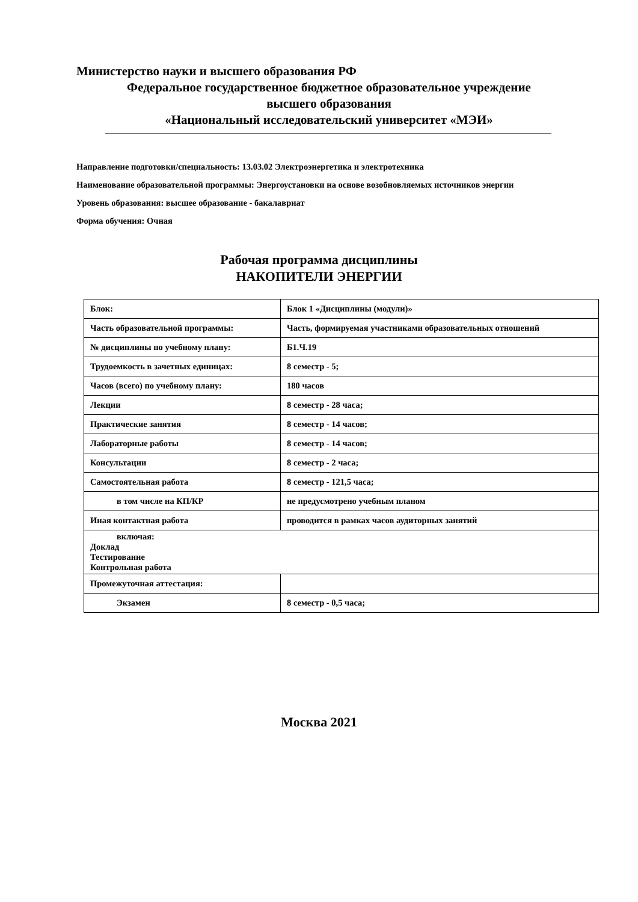Министерство науки и высшего образования РФ
Федеральное государственное бюджетное образовательное учреждение
высшего образования
«Национальный исследовательский университет «МЭИ»
Направление подготовки/специальность: 13.03.02 Электроэнергетика и электротехника
Наименование образовательной программы: Энергоустановки на основе возобновляемых источников энергии
Уровень образования: высшее образование - бакалавриат
Форма обучения: Очная
Рабочая программа дисциплины
НАКОПИТЕЛИ ЭНЕРГИИ
| Блок: | Блок 1 «Дисциплины (модули)» |
| Часть образовательной программы: | Часть, формируемая участниками образовательных отношений |
| № дисциплины по учебному плану: | Б1.Ч.19 |
| Трудоемкость в зачетных единицах: | 8 семестр - 5; |
| Часов (всего) по учебному плану: | 180 часов |
| Лекции | 8 семестр - 28 часа; |
| Практические занятия | 8 семестр - 14 часов; |
| Лабораторные работы | 8 семестр - 14 часов; |
| Консультации | 8 семестр - 2 часа; |
| Самостоятельная работа | 8 семестр - 121,5 часа; |
| в том числе на КП/КР | не предусмотрено учебным планом |
| Иная контактная работа | проводится в рамках часов аудиторных занятий |
| включая: Доклад Тестирование Контрольная работа | |
| Промежуточная аттестация: | |
| Экзамен | 8 семестр - 0,5 часа; |
Москва 2021